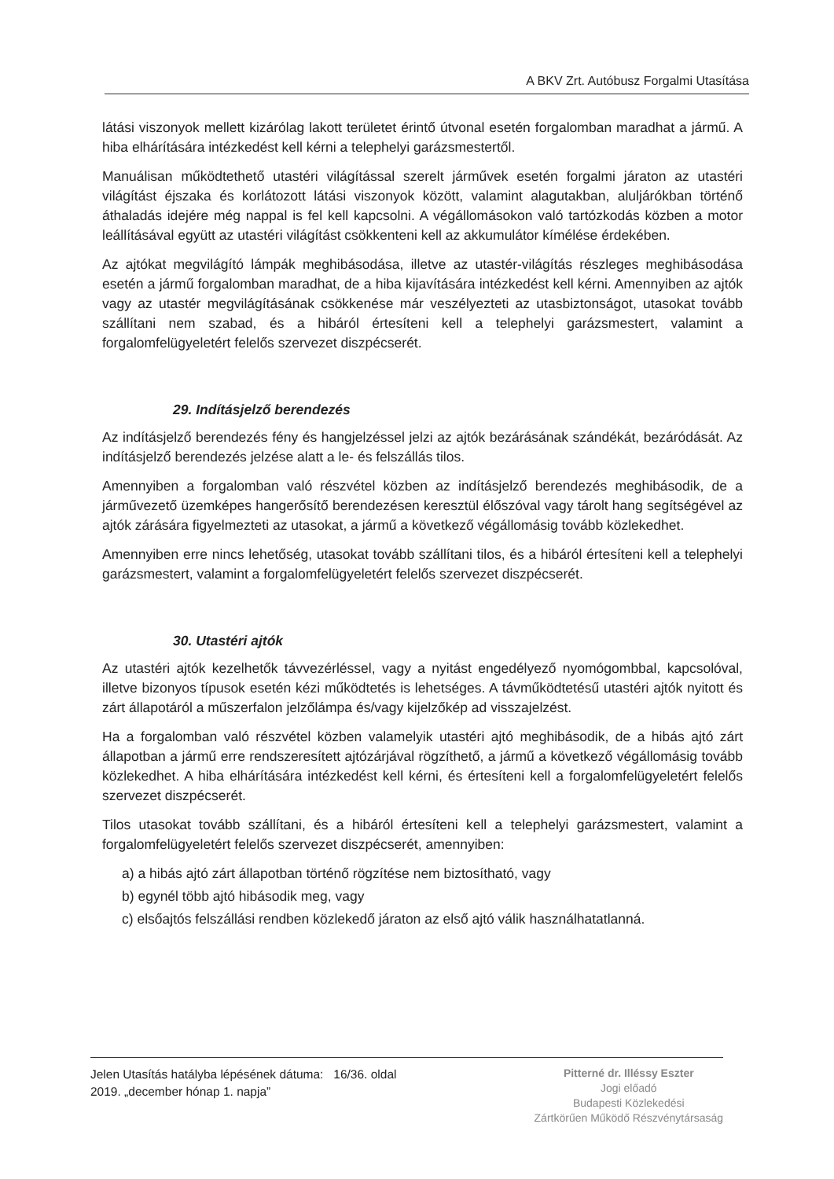A BKV Zrt. Autóbusz Forgalmi Utasítása
látási viszonyok mellett kizárólag lakott területet érintő útvonal esetén forgalomban maradhat a jármű. A hiba elhárítására intézkedést kell kérni a telephelyi garázsmestertől.
Manuálisan működtethető utastéri világítással szerelt járművek esetén forgalmi járaton az utastéri világítást éjszaka és korlátozott látási viszonyok között, valamint alagutakban, aluljárókban történő áthaladás idejére még nappal is fel kell kapcsolni. A végállomásokon való tartózkodás közben a motor leállításával együtt az utastéri világítást csökkenteni kell az akkumulátor kímélése érdekében.
Az ajtókat megvilágító lámpák meghibásodása, illetve az utastér-világítás részleges meghibásodása esetén a jármű forgalomban maradhat, de a hiba kijavítására intézkedést kell kérni. Amennyiben az ajtók vagy az utastér megvilágításának csökkenése már veszélyezteti az utasbiztonságot, utasokat tovább szállítani nem szabad, és a hibáról értesíteni kell a telephelyi garázsmestert, valamint a forgalomfelügyeletért felelős szervezet diszpécserét.
29. Indításjelző berendezés
Az indításjelző berendezés fény és hangjelzéssel jelzi az ajtók bezárásának szándékát, bezáródását. Az indításjelző berendezés jelzése alatt a le- és felszállás tilos.
Amennyiben a forgalomban való részvétel közben az indításjelző berendezés meghibásodik, de a járművezető üzemképes hangerősítő berendezésen keresztül élőszóval vagy tárolt hang segítségével az ajtók zárására figyelmezteti az utasokat, a jármű a következő végállomásig tovább közlekedhet.
Amennyiben erre nincs lehetőség, utasokat tovább szállítani tilos, és a hibáról értesíteni kell a telephelyi garázsmestert, valamint a forgalomfelügyeletért felelős szervezet diszpécserét.
30. Utastéri ajtók
Az utastéri ajtók kezelhetők távvezérléssel, vagy a nyitást engedélyező nyomógombbal, kapcsolóval, illetve bizonyos típusok esetén kézi működtetés is lehetséges. A távműködtetésű utastéri ajtók nyitott és zárt állapotáról a műszerfalon jelzőlámpa és/vagy kijelzőkép ad visszajelzést.
Ha a forgalomban való részvétel közben valamelyik utastéri ajtó meghibásodik, de a hibás ajtó zárt állapotban a jármű erre rendszeresített ajtózárjával rögzíthető, a jármű a következő végállomásig tovább közlekedhet. A hiba elhárítására intézkedést kell kérni, és értesíteni kell a forgalomfelügyeletért felelős szervezet diszpécserét.
Tilos utasokat tovább szállítani, és a hibáról értesíteni kell a telephelyi garázsmestert, valamint a forgalomfelügyeletért felelős szervezet diszpécserét, amennyiben:
a) a hibás ajtó zárt állapotban történő rögzítése nem biztosítható, vagy
b) egynél több ajtó hibásodik meg, vagy
c) elsőajtós felszállási rendben közlekedő járaton az első ajtó válik használhatatlanná.
Jelen Utasítás hatályba lépésének dátuma: 16/36. oldal
2019. „december hónap 1. napja”
Pitterné dr. Illéssy Eszter
Jogi előadó
Budapesti Közlekedési
Zártkörűen Működő Részvénytársaság